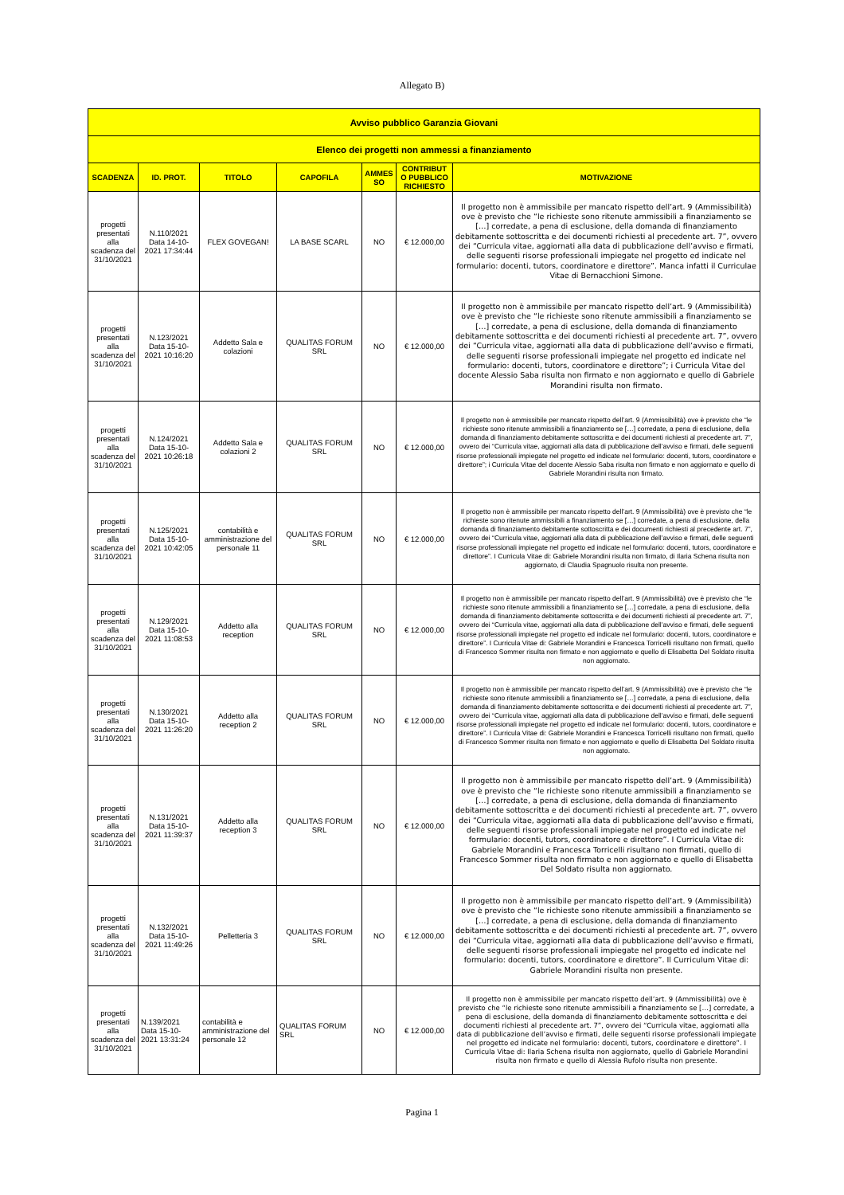Allegato B)
| Avviso pubblico Garanzia Giovani | | | | | | |
| --- | --- | --- | --- | --- | --- | --- |
| Elenco dei progetti non ammessi a finanziamento | | | | | | |
| SCADENZA | ID. PROT. | TITOLO | CAPOFILA | AMMES SO | CONTRIBUT O PUBBLICO RICHIESTO | MOTIVAZIONE |
| progetti presentati alla scadenza del 31/10/2021 | N.110/2021 Data 14-10-2021 17:34:44 | FLEX GOVEGAN! | LA BASE SCARL | NO | € 12.000,00 | Il progetto non è ammissibile per mancato rispetto dell’art. 9 (Ammissibilità) ove è previsto che “le richieste sono ritenute ammissibili a finanziamento se […] corredate, a pena di esclusione, della domanda di finanziamento debitamente sottoscritta e dei documenti richiesti al precedente art. 7”, ovvero dei “Curricula vitae, aggiornati alla data di pubblicazione dell’avviso e firmati, delle seguenti risorse professionali impiegate nel progetto ed indicate nel formulario: docenti, tutors, coordinatore e direttore”. Manca infatti il Curriculae Vitae di Bernacchioni Simone. |
| progetti presentati alla scadenza del 31/10/2021 | N.123/2021 Data 15-10-2021 10:16:20 | Addetto Sala e colazioni | QUALITAS FORUM SRL | NO | € 12.000,00 | Il progetto non è ammissibile per mancato rispetto dell’art. 9 (Ammissibilità) ove è previsto che “le richieste sono ritenute ammissibili a finanziamento se […] corredate, a pena di esclusione, della domanda di finanziamento debitamente sottoscritta e dei documenti richiesti al precedente art. 7”, ovvero dei “Curricula vitae, aggiornati alla data di pubblicazione dell’avviso e firmati, delle seguenti risorse professionali impiegate nel progetto ed indicate nel formulario: docenti, tutors, coordinatore e direttore”; i Curricula Vitae del docente Alessio Saba risulta non firmato e non aggiornato e quello di Gabriele Morandini risulta non firmato. |
| progetti presentati alla scadenza del 31/10/2021 | N.124/2021 Data 15-10-2021 10:26:18 | Addetto Sala e colazioni 2 | QUALITAS FORUM SRL | NO | € 12.000,00 | Il progetto non è ammissibile per mancato rispetto dell’art. 9 (Ammissibilità) ove è previsto che “le richieste sono ritenute ammissibili a finanziamento se […] corredate, a pena di esclusione, della domanda di finanziamento debitamente sottoscritta e dei documenti richiesti al precedente art. 7”, ovvero dei “Curricula vitae, aggiornati alla data di pubblicazione dell’avviso e firmati, delle seguenti risorse professionali impiegate nel progetto ed indicate nel formulario: docenti, tutors, coordinatore e direttore”; i Curricula Vitae del docente Alessio Saba risulta non firmato e non aggiornato e quello di Gabriele Morandini risulta non firmato. |
| progetti presentati alla scadenza del 31/10/2021 | N.125/2021 Data 15-10-2021 10:42:05 | contabilità e amministrazione del personale 11 | QUALITAS FORUM SRL | NO | € 12.000,00 | Il progetto non è ammissibile per mancato rispetto dell’art. 9 (Ammissibilità) ove è previsto che “le richieste sono ritenute ammissibili a finanziamento se […] corredate, a pena di esclusione, della domanda di finanziamento debitamente sottoscritta e dei documenti richiesti al precedente art. 7”, ovvero dei “Curricula vitae, aggiornati alla data di pubblicazione dell’avviso e firmati, delle seguenti risorse professionali impiegate nel progetto ed indicate nel formulario: docenti, tutors, coordinatore e direttore”. I Curricula Vitae di: Gabriele Morandini risulta non firmato, di Ilaria Schena risulta non aggiornato, di Claudia Spagnuolo risulta non presente. |
| progetti presentati alla scadenza del 31/10/2021 | N.129/2021 Data 15-10-2021 11:08:53 | Addetto alla reception | QUALITAS FORUM SRL | NO | € 12.000,00 | Il progetto non è ammissibile per mancato rispetto dell’art. 9 (Ammissibilità) ove è previsto che “le richieste sono ritenute ammissibili a finanziamento se […] corredate, a pena di esclusione, della domanda di finanziamento debitamente sottoscritta e dei documenti richiesti al precedente art. 7”, ovvero dei “Curricula vitae, aggiornati alla data di pubblicazione dell’avviso e firmati, delle seguenti risorse professionali impiegate nel progetto ed indicate nel formulario: docenti, tutors, coordinatore e direttore”. I Curricula Vitae di: Gabriele Morandini e Francesca Torricelli risultano non firmati, quello di Francesco Sommer risulta non firmato e non aggiornato e quello di Elisabetta Del Soldato risulta non aggiornato. |
| progetti presentati alla scadenza del 31/10/2021 | N.130/2021 Data 15-10-2021 11:26:20 | Addetto alla reception 2 | QUALITAS FORUM SRL | NO | € 12.000,00 | Il progetto non è ammissibile per mancato rispetto dell’art. 9 (Ammissibilità) ove è previsto che “le richieste sono ritenute ammissibili a finanziamento se […] corredate, a pena di esclusione, della domanda di finanziamento debitamente sottoscritta e dei documenti richiesti al precedente art. 7”, ovvero dei “Curricula vitae, aggiornati alla data di pubblicazione dell’avviso e firmati, delle seguenti risorse professionali impiegate nel progetto ed indicate nel formulario: docenti, tutors, coordinatore e direttore”. I Curricula Vitae di: Gabriele Morandini e Francesca Torricelli risultano non firmati, quello di Francesco Sommer risulta non firmato e non aggiornato e quello di Elisabetta Del Soldato risulta non aggiornato. |
| progetti presentati alla scadenza del 31/10/2021 | N.131/2021 Data 15-10-2021 11:39:37 | Addetto alla reception 3 | QUALITAS FORUM SRL | NO | € 12.000,00 | Il progetto non è ammissibile per mancato rispetto dell’art. 9 (Ammissibilità) ove è previsto che “le richieste sono ritenute ammissibili a finanziamento se […] corredate, a pena di esclusione, della domanda di finanziamento debitamente sottoscritta e dei documenti richiesti al precedente art. 7”, ovvero dei “Curricula vitae, aggiornati alla data di pubblicazione dell’avviso e firmati, delle seguenti risorse professionali impiegate nel progetto ed indicate nel formulario: docenti, tutors, coordinatore e direttore”. I Curricula Vitae di: Gabriele Morandini e Francesca Torricelli risultano non firmati, quello di Francesco Sommer risulta non firmato e non aggiornato e quello di Elisabetta Del Soldato risulta non aggiornato. |
| progetti presentati alla scadenza del 31/10/2021 | N.132/2021 Data 15-10-2021 11:49:26 | Pelletteria 3 | QUALITAS FORUM SRL | NO | € 12.000,00 | Il progetto non è ammissibile per mancato rispetto dell’art. 9 (Ammissibilità) ove è previsto che “le richieste sono ritenute ammissibili a finanziamento se […] corredate, a pena di esclusione, della domanda di finanziamento debitamente sottoscritta e dei documenti richiesti al precedente art. 7”, ovvero dei “Curricula vitae, aggiornati alla data di pubblicazione dell’avviso e firmati, delle seguenti risorse professionali impiegate nel progetto ed indicate nel formulario: docenti, tutors, coordinatore e direttore”. Il Curriculum Vitae di: Gabriele Morandini risulta non presente. |
| progetti presentati alla scadenza del 31/10/2021 | N.139/2021 Data 15-10-2021 13:31:24 | contabilità e amministrazione del personale 12 | QUALITAS FORUM SRL | NO | € 12.000,00 | Il progetto non è ammissibile per mancato rispetto dell’art. 9 (Ammissibilità) ove è previsto che “le richieste sono ritenute ammissibili a finanziamento se […] corredate, a pena di esclusione, della domanda di finanziamento debitamente sottoscritta e dei documenti richiesti al precedente art. 7”, ovvero dei “Curricula vitae, aggiornati alla data di pubblicazione dell’avviso e firmati, delle seguenti risorse professionali impiegate nel progetto ed indicate nel formulario: docenti, tutors, coordinatore e direttore”. I Curricula Vitae di: Ilaria Schena risulta non aggiornato, quello di Gabriele Morandini risulta non firmato e quello di Alessia Rufolo risulta non presente. |
Pagina 1